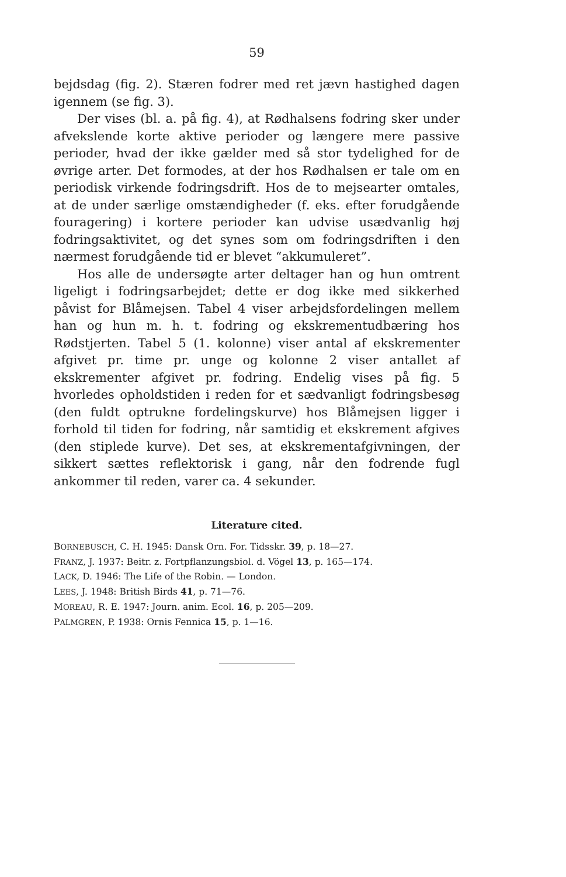59
bejdsdag (fig. 2). Stæren fodrer med ret jævn hastighed dagen igennem (se fig. 3).
Der vises (bl. a. på fig. 4), at Rødhalsens fodring sker under afvekslende korte aktive perioder og længere mere passive perioder, hvad der ikke gælder med så stor tydelighed for de øvrige arter. Det formodes, at der hos Rødhalsen er tale om en periodisk virkende fodringsdrift. Hos de to mejsearter omtales, at de under særlige omstændigheder (f. eks. efter forudgående fouragering) i kortere perioder kan udvise usædvanlig høj fodringsaktivitet, og det synes som om fodringsdriften i den nærmest forudgående tid er blevet “akkumuleret”.
Hos alle de undersøgte arter deltager han og hun omtrent ligeligt i fodringsarbejdet; dette er dog ikke med sikkerhed påvist for Blåmejsen. Tabel 4 viser arbejdsfordelingen mellem han og hun m. h. t. fodring og ekskrementudbæring hos Rødstjerten. Tabel 5 (1. kolonne) viser antal af ekskrementer afgivet pr. time pr. unge og kolonne 2 viser antallet af ekskrementer afgivet pr. fodring. Endelig vises på fig. 5 hvorledes opholdstiden i reden for et sædvanligt fodringsbesøg (den fuldt optrukne fordelingskurve) hos Blåmejsen ligger i forhold til tiden for fodring, når samtidig et ekskrement afgives (den stiplede kurve). Det ses, at ekskrementafgivningen, der sikkert sættes reflektorisk i gang, når den fodrende fugl ankommer til reden, varer ca. 4 sekunder.
Literature cited.
BORNEBUSCH, C. H. 1945: Dansk Orn. For. Tidsskr. 39, p. 18—27.
FRANZ, J. 1937: Beitr. z. Fortpflanzungsbiol. d. Vögel 13, p. 165—174.
LACK, D. 1946: The Life of the Robin. — London.
LEES, J. 1948: British Birds 41, p. 71—76.
MOREAU, R. E. 1947: Journ. anim. Ecol. 16, p. 205—209.
PALMGREN, P. 1938: Ornis Fennica 15, p. 1—16.